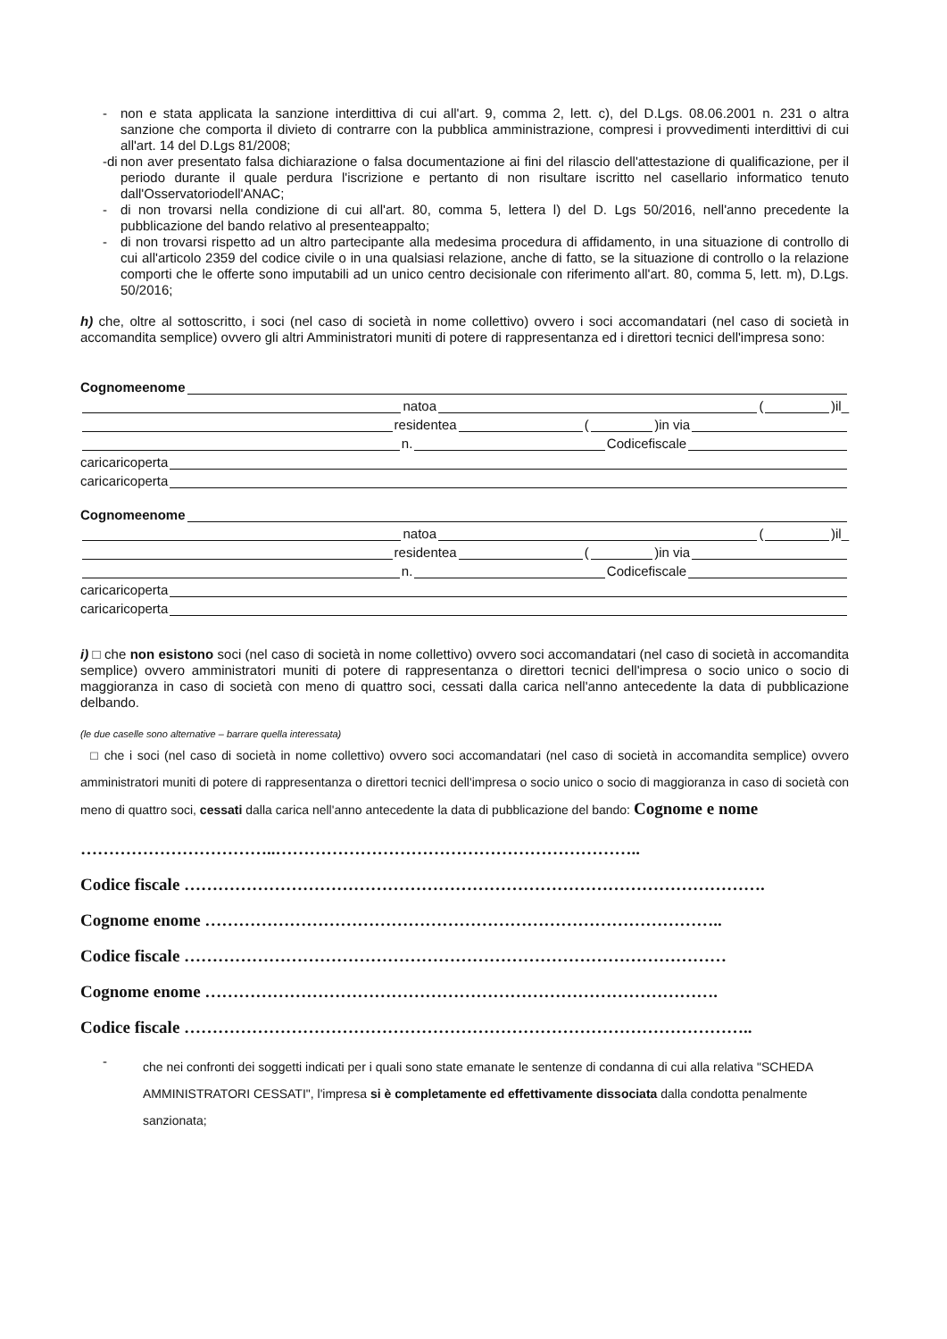-
non e stata applicata la sanzione interdittiva di cui all'art. 9, comma 2, lett. c), del D.Lgs. 08.06.2001 n. 231 o altra sanzione che comporta il divieto di contrarre con la pubblica amministrazione, compresi i provvedimenti interdittivi di cui all'art. 14 del D.Lgs 81/2008;
-di
non aver presentato falsa dichiarazione o falsa documentazione ai fini del rilascio dell'attestazione di qualificazione, per il periodo durante il quale perdura l'iscrizione e pertanto di non risultare iscritto nel casellario informatico tenuto dall'Osservatoriodell'ANAC;
-
di non trovarsi nella condizione di cui all'art. 80, comma 5, lettera l) del D. Lgs 50/2016, nell'anno precedente la pubblicazione del bando relativo al presenteappalto;
-
di non trovarsi rispetto ad un altro partecipante alla medesima procedura di affidamento, in una situazione di controllo di cui all'articolo 2359 del codice civile o in una qualsiasi relazione, anche di fatto, se la situazione di controllo o la relazione comporti che le offerte sono imputabili ad un unico centro decisionale con riferimento all'art. 80, comma 5, lett. m), D.Lgs. 50/2016;
h) che, oltre al sottoscritto, i soci (nel caso di società in nome collettivo) ovvero i soci accomandatari (nel caso di società in accomandita semplice) ovvero gli altri Amministratori muniti di potere di rappresentanza ed i direttori tecnici dell'impresa sono:
Cognomeenome
natoa ( )il_
residentea ( )in via
n. Codicefiscale
caricaricoperta
caricaricoperta
Cognomeenome
natoa ( )il_
residentea ( )in via
n. Codicefiscale
caricaricoperta
caricaricoperta
i) □ che non esistono soci (nel caso di società in nome collettivo) ovvero soci accomandatari (nel caso di società in accomandita semplice) ovvero amministratori muniti di potere di rappresentanza o direttori tecnici dell'impresa o socio unico o socio di maggioranza in caso di società con meno di quattro soci, cessati dalla carica nell'anno antecedente la data di pubblicazione delbando.
(le due caselle sono alternative – barrare quella interessata)
□ che i soci (nel caso di società in nome collettivo) ovvero soci accomandatari (nel caso di società in accomandita semplice) ovvero amministratori muniti di potere di rappresentanza o direttori tecnici dell'impresa o socio unico o socio di maggioranza in caso di società con meno di quattro soci, cessati dalla carica nell'anno antecedente la data di pubblicazione del bando: Cognome e nome
……………………………..………………………………………………………..
Codice fiscale ………………………………………………………………………………………….
Cognome enome ………………………………………………………………………………..
Codice fiscale ……………………………………………………………………………………
Cognome enome ……………………………………………………………………………….
Codice fiscale ………………………………………………………………………………………..
-
che nei confronti dei soggetti indicati per i quali sono state emanate le sentenze di condanna di cui alla relativa "SCHEDA AMMINISTRATORI CESSATI", l'impresa si è completamente ed effettivamente dissociata dalla condotta penalmente sanzionata;